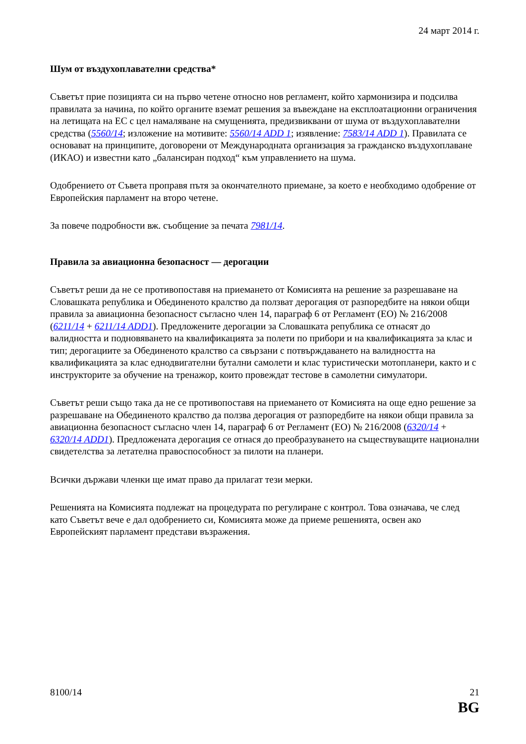24 март 2014 г.
Шум от въздухоплавателни средства*
Съветът прие позицията си на първо четене относно нов регламент, който хармонизира и подсилва правилата за начина, по който органите вземат решения за въвеждане на експлоатационни ограничения на летищата на ЕС с цел намаляване на смущенията, предизвиквани от шума от въздухоплавателни средства (5560/14; изложение на мотивите: 5560/14 ADD 1; изявление: 7583/14 ADD 1). Правилата се основават на принципите, договорени от Международната организация за гражданско въздухоплаване (ИКАО) и известни като „балансиран подход“ към управлението на шума.
Одобрението от Съвета проправя пътя за окончателното приемане, за което е необходимо одобрение от Европейския парламент на второ четене.
За повече подробности вж. съобщение за печата 7981/14.
Правила за авиационна безопасност — дерогации
Съветът реши да не се противопоставя на приемането от Комисията на решение за разрешаване на Словашката република и Обединеното кралство да ползват дерогация от разпоредбите на някои общи правила за авиационна безопасност съгласно член 14, параграф 6 от Регламент (ЕО) № 216/2008 (6211/14 + 6211/14 ADD1). Предложените дерогации за Словашката република се отнасят до валидността и подновяването на квалификацията за полети по прибори и на квалификацията за клас и тип; дерогациите за Обединеното кралство са свързани с потвърждаването на валидността на квалификацията за клас еднодвигателни бутални самолети и клас туристически мотопланери, както и с инструкторите за обучение на тренажор, които провеждат тестове в самолетни симулатори.
Съветът реши също така да не се противопоставя на приемането от Комисията на още едно решение за разрешаване на Обединеното кралство да ползва дерогация от разпоредбите на някои общи правила за авиационна безопасност съгласно член 14, параграф 6 от Регламент (ЕО) № 216/2008 (6320/14 + 6320/14 ADD1). Предложената дерогация се отнася до преобразуването на съществуващите национални свидетелства за летателна правоспособност за пилоти на планери.
Всички държави членки ще имат право да прилагат тези мерки.
Решенията на Комисията подлежат на процедурата по регулиране с контрол. Това означава, че след като Съветът вече е дал одобрението си, Комисията може да приеме решенията, освен ако Европейският парламент представи възражения.
8100/14 21
BG